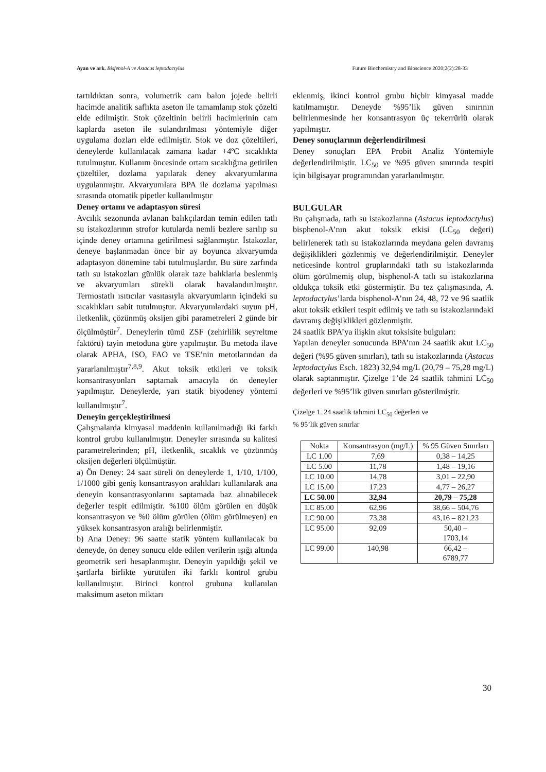Ayan ve ark. Bisfenol-A ve Astacus leptodactylus Future Biochemistry and Bioscience 2020;2(2):28-33
tartıldıktan sonra, volumetrik cam balon jojede belirli hacimde analitik saflıkta aseton ile tamamlanıp stok çözelti elde edilmiştir. Stok çözeltinin belirli hacimlerinin cam kaplarda aseton ile sulandırılması yöntemiyle diğer uygulama dozları elde edilmiştir. Stok ve doz çözeltileri, deneylerde kullanılacak zamana kadar +4ºC sıcaklıkta tutulmuştur. Kullanım öncesinde ortam sıcaklığına getirilen çözeltiler, dozlama yapılarak deney akvaryumlarına uygulanmıştır. Akvaryumlara BPA ile dozlama yapılması sırasında otomatik pipetler kullanılmıştır
Deney ortamı ve adaptasyon süresi
Avcılık sezonunda avlanan balıkçılardan temin edilen tatlı su istakozlarının strofor kutularda nemli bezlere sarılıp su içinde deney ortamına getirilmesi sağlanmıştır. İstakozlar, deneye başlanmadan önce bir ay boyunca akvaryumda adaptasyon dönemine tabi tutulmuşlardır. Bu süre zarfında tatlı su istakozları günlük olarak taze balıklarla beslenmiş ve akvaryumları sürekli olarak havalandırılmıştır. Termostatlı ısıtıcılar vasıtasıyla akvaryumların içindeki su sıcaklıkları sabit tutulmuştur. Akvaryumlardaki suyun pH, iletkenlik, çözünmüş oksijen gibi parametreleri 2 günde bir ölçülmüştür<sup>7</sup>. Deneylerin tümü ZSF (zehirlilik seyreltme faktörü) tayin metoduna göre yapılmıştır. Bu metoda ilave olarak APHA, ISO, FAO ve TSE’nin metotlarından da yararlanılmıştır<sup>7,8,9</sup>. Akut toksik etkileri ve toksik konsantrasyonları saptamak amacıyla ön deneyler yapılmıştır. Deneylerde, yarı statik biyodeney yöntemi kullanılmıştır<sup>7</sup>.
Deneyin gerçekleştirilmesi
Çalışmalarda kimyasal maddenin kullanılmadığı iki farklı kontrol grubu kullanılmıştır. Deneyler sırasında su kalitesi parametrelerinden; pH, iletkenlik, sıcaklık ve çözünmüş oksijen değerleri ölçülmüştür.
a) Ön Deney: 24 saat süreli ön deneylerde 1, 1/10, 1/100, 1/1000 gibi geniş konsantrasyon aralıkları kullanılarak ana deneyin konsantrasyonlarını saptamada baz alınabilecek değerler tespit edilmiştir. %100 ölüm görülen en düşük konsantrasyon ve %0 ölüm görülen (ölüm görülmeyen) en yüksek konsantrasyon aralığı belirlenmiştir.
b) Ana Deney: 96 saatte statik yöntem kullanılacak bu deneyde, ön deney sonucu elde edilen verilerin ışığı altında geometrik seri hesaplanmıştır. Deneyin yapıldığı şekil ve şartlarla birlikte yürütülen iki farklı kontrol grubu kullanılmıştır. Birinci kontrol grubuna kullanılan maksimum aseton miktarı
eklenmiş, ikinci kontrol grubu hiçbir kimyasal madde katılmamıştır. Deneyde %95’lik güven sınırının belirlenmesinde her konsantrasyon üç tekerrürlü olarak yapılmıştır.
Deney sonuçlarının değerlendirilmesi
Deney sonuçları EPA Probit Analiz Yöntemiyle değerlendirilmiştir. LC<sub>50</sub> ve %95 güven sınırında tespiti için bilgisayar programından yararlanılmıştır.
BULGULAR
Bu çalışmada, tatlı su istakozlarına (Astacus leptodactylus) bisphenol-A’nın akut toksik etkisi (LC<sub>50</sub> değeri) belirlenerek tatlı su istakozlarında meydana gelen davranış değişiklikleri gözlenmiş ve değerlendirilmiştir. Deneyler neticesinde kontrol gruplarındaki tatlı su istakozlarında ölüm görülmemiş olup, bisphenol-A tatlı su istakozlarına oldukça toksik etki göstermiştir. Bu tez çalışmasında, A. leptodactylus’larda bisphenol-A’nın 24, 48, 72 ve 96 saatlik akut toksik etkileri tespit edilmiş ve tatlı su istakozlarındaki davranış değişiklikleri gözlenmiştir.
24 saatlik BPA’ya ilişkin akut toksisite bulguları:
Yapılan deneyler sonucunda BPA’nın 24 saatlik akut LC<sub>50</sub> değeri (%95 güven sınırları), tatlı su istakozlarında (Astacus leptodactylus Esch. 1823) 32,94 mg/L (20,79 – 75,28 mg/L) olarak saptanmıştır. Çizelge 1’de 24 saatlik tahmini LC<sub>50</sub> değerleri ve %95’lik güven sınırları gösterilmiştir.
Çizelge 1. 24 saatlik tahmini LC<sub>50</sub> değerleri ve
% 95’lik güven sınırlar
| Nokta | Konsantrasyon (mg/L) | % 95 Güven Sınırları |
| LC 1.00 | 7,69 | 0,38 – 14,25 |
| LC 5.00 | 11,78 | 1,48 – 19,16 |
| LC 10.00 | 14,78 | 3,01 – 22,90 |
| LC 15.00 | 17,23 | 4,77 – 26,27 |
| LC 50.00 | 32,94 | 20,79 – 75,28 |
| LC 85.00 | 62,96 | 38,66 – 504,76 |
| LC 90.00 | 73,38 | 43,16 – 821,23 |
| LC 95.00 | 92,09 | 50,40 – 1703,14 |
| LC 99.00 | 140,98 | 66,42 – 6789,77 |
30